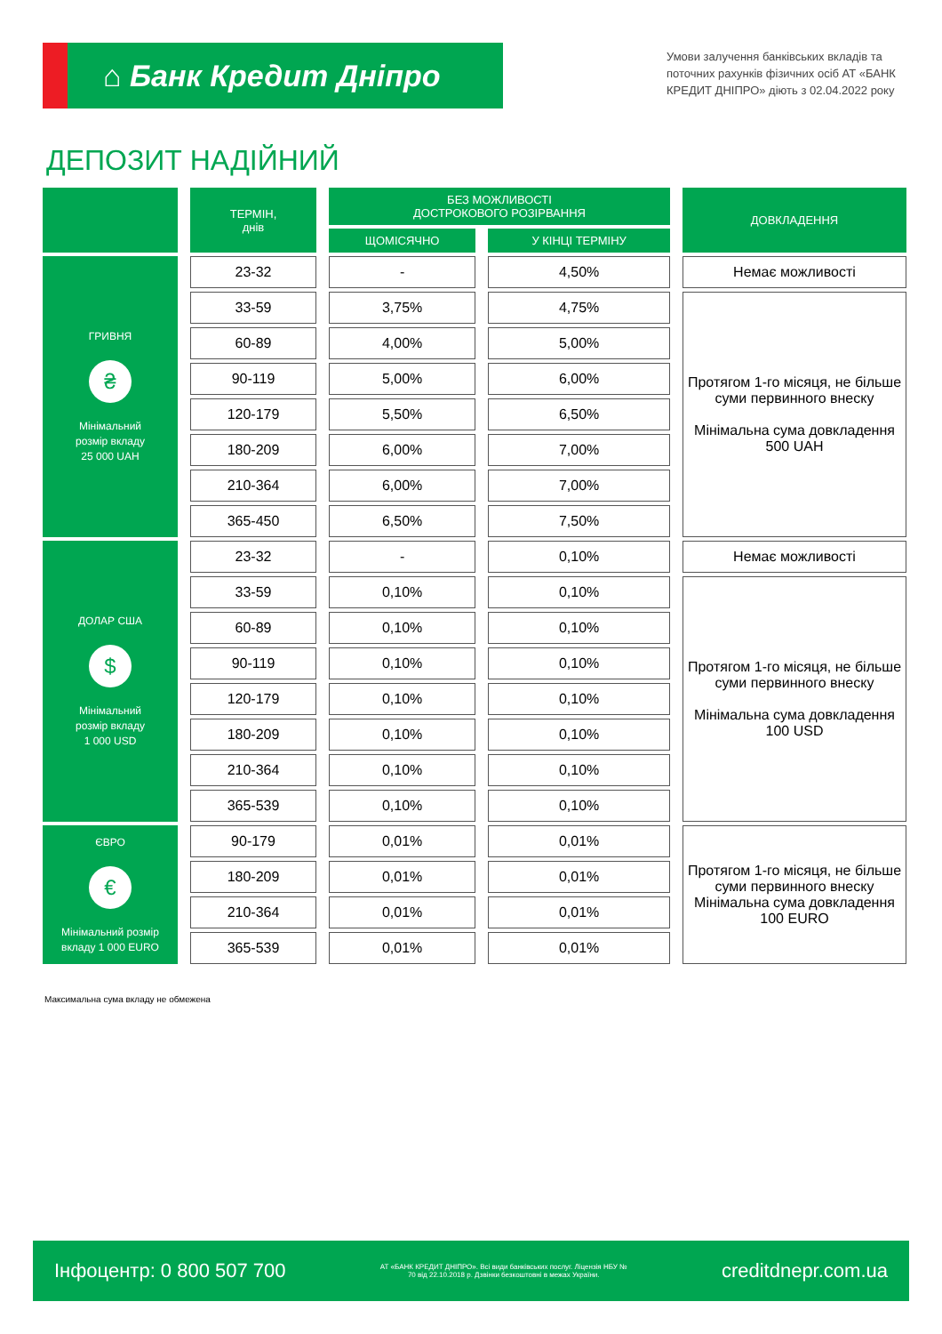⌂ Банк Кредит Дніпро
Умови залучення банківських вкладів та поточних рахунків фізичних осіб АТ «БАНК КРЕДИТ ДНІПРО» діють з 02.04.2022 року
ДЕПОЗИТ НАДІЙНИЙ
| | ТЕРМІН, днів | БЕЗ МОЖЛИВОСТІ ДОСТРОКОВОГО РОЗІРВАННЯ | | ДОВКЛАДЕННЯ |
| --- | --- | --- | --- | --- |
| | | ЩОМІСЯЧНО | У КІНЦІ ТЕРМІНУ | |
| ГРИВНЯ ₴ Мінімальний розмір вкладу 25 000 UAH | 23-32 | - | 4,50% | Немає можливості |
| | 33-59 | 3,75% | 4,75% | Протягом 1-го місяця, не більше суми первинного внеску Мінімальна сума довкладення 500 UAH |
| | 60-89 | 4,00% | 5,00% | |
| | 90-119 | 5,00% | 6,00% | |
| | 120-179 | 5,50% | 6,50% | |
| | 180-209 | 6,00% | 7,00% | |
| | 210-364 | 6,00% | 7,00% | |
| | 365-450 | 6,50% | 7,50% | |
| ДОЛАР США $ Мінімальний розмір вкладу 1 000 USD | 23-32 | - | 0,10% | Немає можливості |
| | 33-59 | 0,10% | 0,10% | Протягом 1-го місяця, не більше суми первинного внеску Мінімальна сума довкладення 100 USD |
| | 60-89 | 0,10% | 0,10% | |
| | 90-119 | 0,10% | 0,10% | |
| | 120-179 | 0,10% | 0,10% | |
| | 180-209 | 0,10% | 0,10% | |
| | 210-364 | 0,10% | 0,10% | |
| | 365-539 | 0,10% | 0,10% | |
| ЄВРО € Мінімальний розмір вкладу 1 000 EURO | 90-179 | 0,01% | 0,01% | Протягом 1-го місяця, не більше суми первинного внеску Мінімальна сума довкладення 100 EURO |
| | 180-209 | 0,01% | 0,01% | |
| | 210-364 | 0,01% | 0,01% | |
| | 365-539 | 0,01% | 0,01% | |
Максимальна сума вкладу не обмежена
Інфоцентр: 0 800 507 700 АТ «БАНК КРЕДИТ ДНІПРО». Всі види банківських послуг. Ліцензія НБУ № 70 від 22.10.2018 р. Дзвінки безкоштовні в межах України. creditdnepr.com.ua